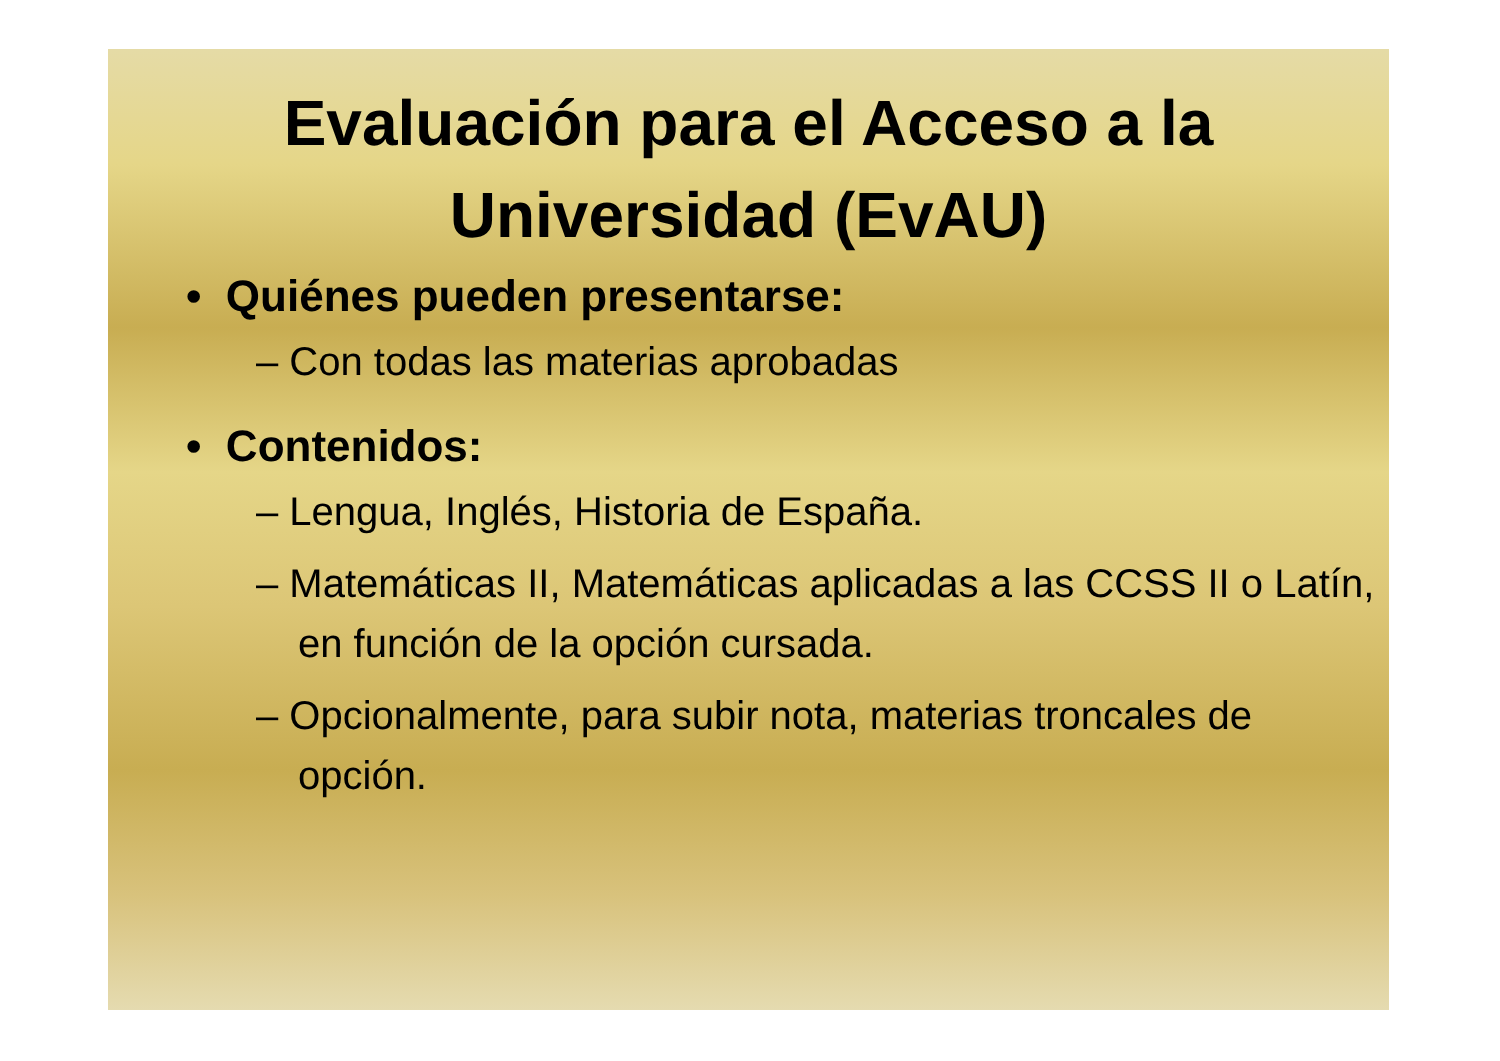Evaluación para el Acceso a la
Universidad (EvAU)
• Quiénes pueden presentarse:
– Con todas las materias aprobadas
• Contenidos:
– Lengua, Inglés, Historia de España.
– Matemáticas II, Matemáticas aplicadas a las CCSS II o Latín, en función de la opción cursada.
– Opcionalmente, para subir nota, materias troncales de opción.